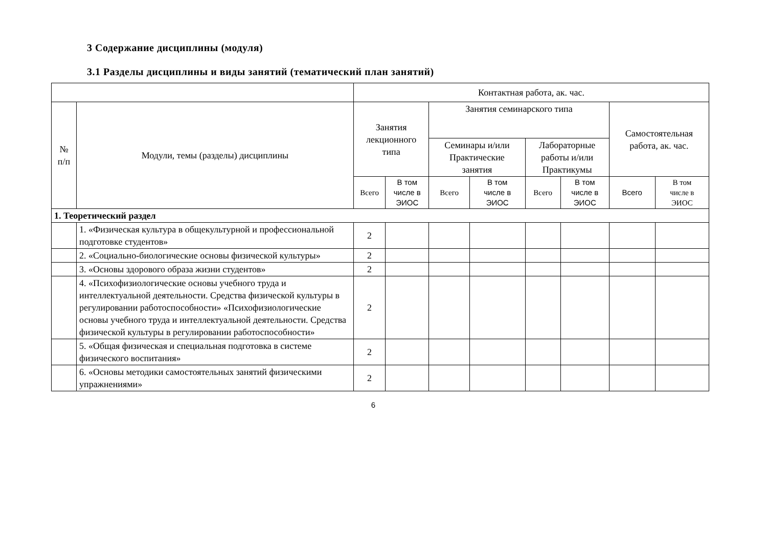3 Содержание дисциплины (модуля)
3.1 Разделы дисциплины и виды занятий (тематический план занятий)
| | | Контактная работа, ак. час. | | | | | | | |
| --- | --- | --- | --- | --- | --- | --- | --- | --- | --- |
| № п/п | Модули, темы (разделы) дисциплины | Занятия лекционного типа | | Занятия семинарского типа | | | | Самостоятельная работа, ак. час. | |
| | | | | Семинары и/или Практические занятия | | Лабораторные работы и/или Практикумы | | | |
| | | Всего | В том числе в ЭИОС | Всего | В том числе в ЭИОС | Всего | В том числе в ЭИОС | Всего | В том числе в ЭИОС |
| 1. Теоретический раздел | | | | | | | | | |
| | 1. «Физическая культура в общекультурной и профессиональной подготовке студентов» | 2 | | | | | | | |
| | 2. «Социально-биологические основы физической культуры» | 2 | | | | | | | |
| | 3. «Основы здорового образа жизни студентов» | 2 | | | | | | | |
| | 4. «Психофизиологические основы учебного труда и интеллектуальной деятельности. Средства физической культуры в регулировании работоспособности» «Психофизиологические основы учебного труда и интеллектуальной деятельности. Средства физической культуры в регулировании работоспособности» | 2 | | | | | | | |
| | 5. «Общая физическая и специальная подготовка в системе физического воспитания» | 2 | | | | | | | |
| | 6. «Основы методики самостоятельных занятий физическими упражнениями» | 2 | | | | | | | |
6